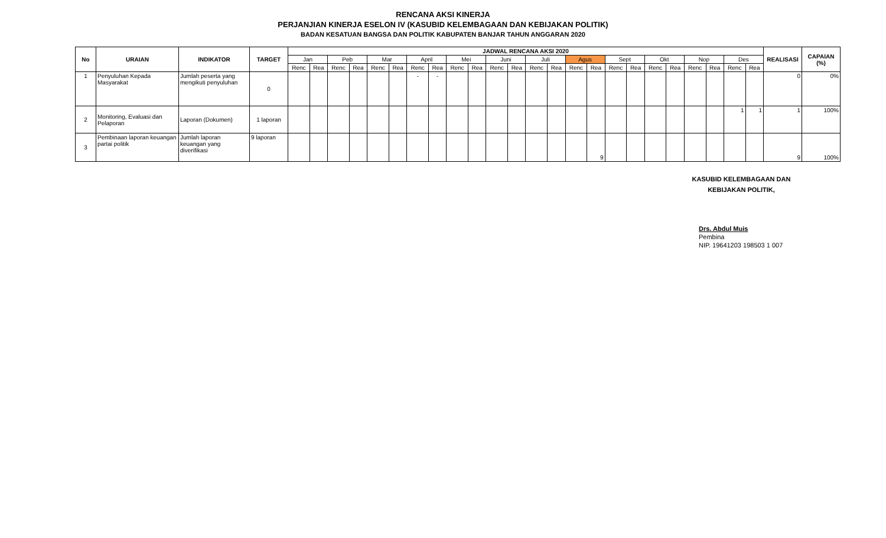RENCANA AKSI KINERJA
PERJANJIAN KINERJA ESELON IV (KASUBID KELEMBAGAAN DAN KEBIJAKAN POLITIK)
BADAN KESATUAN BANGSA DAN POLITIK KABUPATEN BANJAR TAHUN ANGGARAN 2020
| No | URAIAN | INDIKATOR | TARGET | JADWAL RENCANA AKSI 2020 | | | | | | | | | | | | | | | | | | | | | | | | REALISASI | CAPAIAN (%) |
| --- | --- | --- | --- | --- | --- | --- | --- | --- | --- | --- | --- | --- | --- | --- | --- | --- | --- | --- | --- | --- | --- | --- | --- | --- | --- | --- | --- | --- | --- |
| | | | | Jan | | Peb | | Mar | | April | | Mei | | Juni | | Juli | | Agus | | Sept | | Okt | | Nop | | Des | | | |
| | | | | Renc | Rea | Renc | Rea | Renc | Rea | Renc | Rea | Renc | Rea | Renc | Rea | Renc | Rea | Renc | Rea | Renc | Rea | Renc | Rea | Renc | Rea | Renc | Rea | | |
| 1 | Penyuluhan Kepada Masyarakat | Jumlah peserta yang mengikuti penyuluhan | 0 | | | | | | | - | - | | | | | | | | | | | | | | | | | 0 | 0% |
| 2 | Monitoring, Evaluasi dan Pelaporan | Laporan (Dokumen) | 1 laporan | | | | | | | | | | | | | | | | | | | | | | | 1 | 1 | 1 | 100% |
| 3 | Pembinaan laporan keuangan partai politik | Jumlah laporan keuangan yang diverifikasi | 9 laporan | | | | | | | | | | | | | | | | 9 | | | | | | | | | 9 | 100% |
KASUBID KELEMBAGAAN DAN
KEBIJAKAN POLITIK,
Drs. Abdul Muis
Pembina
NIP. 19641203 198503 1 007